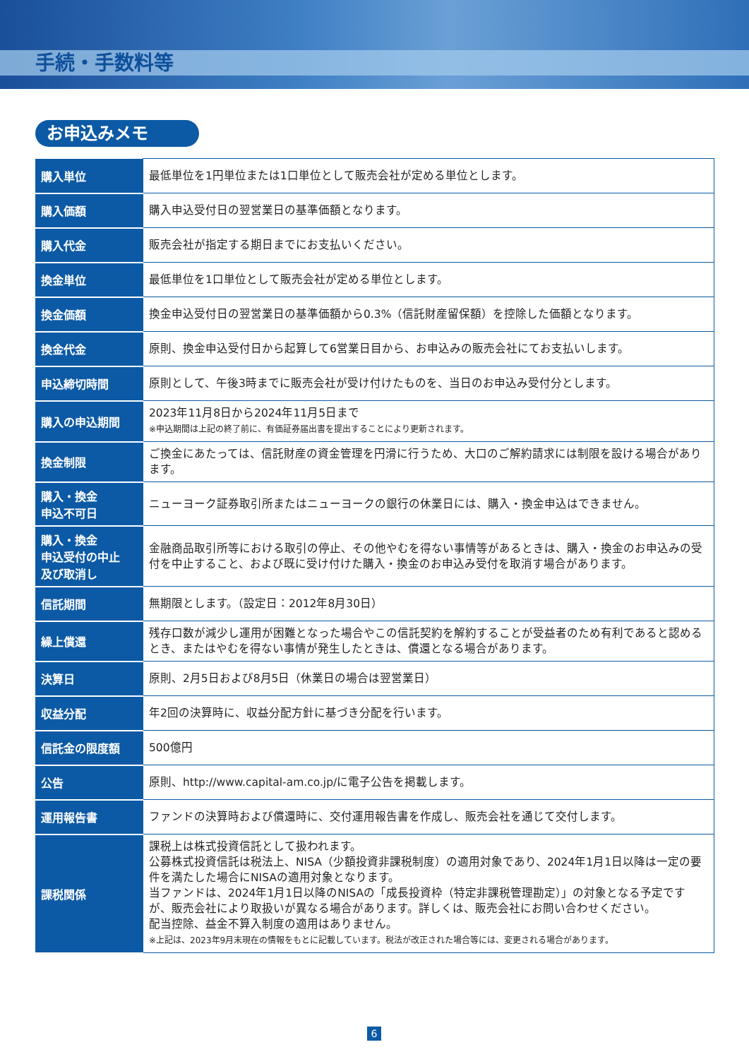手続・手数料等
お申込みメモ
| 購入単位 | 最低単位を1円単位または1口単位として販売会社が定める単位とします。 |
| 購入価額 | 購入申込受付日の翌営業日の基準価額となります。 |
| 購入代金 | 販売会社が指定する期日までにお支払いください。 |
| 換金単位 | 最低単位を1口単位として販売会社が定める単位とします。 |
| 換金価額 | 換金申込受付日の翌営業日の基準価額から0.3%（信託財産留保額）を控除した価額となります。 |
| 換金代金 | 原則、換金申込受付日から起算して6営業日目から、お申込みの販売会社にてお支払いします。 |
| 申込締切時間 | 原則として、午後3時までに販売会社が受け付けたものを、当日のお申込み受付分とします。 |
| 購入の申込期間 | 2023年11月8日から2024年11月5日まで ※申込期間は上記の終了前に、有価証券届出書を提出することにより更新されます。 |
| 換金制限 | ご換金にあたっては、信託財産の資金管理を円滑に行うため、大口のご解約請求には制限を設ける場合があります。 |
| 購入・換金 申込不可日 | ニューヨーク証券取引所またはニューヨークの銀行の休業日には、購入・換金申込はできません。 |
| 購入・換金 申込受付の中止 及び取消し | 金融商品取引所等における取引の停止、その他やむを得ない事情等があるときは、購入・換金のお申込みの受付を中止すること、および既に受け付けた購入・換金のお申込み受付を取消す場合があります。 |
| 信託期間 | 無期限とします。（設定日：2012年8月30日） |
| 繰上償還 | 残存口数が減少し運用が困難となった場合やこの信託契約を解約することが受益者のため有利であると認めるとき、またはやむを得ない事情が発生したときは、償還となる場合があります。 |
| 決算日 | 原則、2月5日および8月5日（休業日の場合は翌営業日） |
| 収益分配 | 年2回の決算時に、収益分配方針に基づき分配を行います。 |
| 信託金の限度額 | 500億円 |
| 公告 | 原則、http://www.capital-am.co.jp/に電子公告を掲載します。 |
| 運用報告書 | ファンドの決算時および償還時に、交付運用報告書を作成し、販売会社を通じて交付します。 |
| 課税関係 | 課税上は株式投資信託として扱われます。 公募株式投資信託は税法上、NISA（少額投資非課税制度）の適用対象であり、2024年1月1日以降は一定の要件を満たした場合にNISAの適用対象となります。 当ファンドは、2024年1月1日以降のNISAの「成長投資枠（特定非課税管理勘定）」の対象となる予定ですが、販売会社により取扱いが異なる場合があります。詳しくは、販売会社にお問い合わせください。 配当控除、益金不算入制度の適用はありません。 ※上記は、2023年9月末現在の情報をもとに記載しています。税法が改正された場合等には、変更される場合があります。 |
6